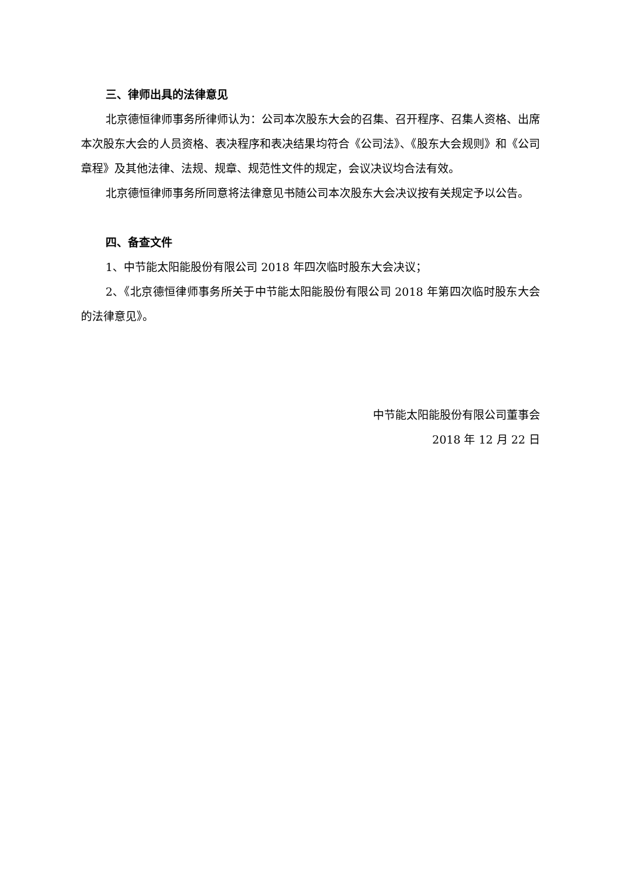三、律师出具的法律意见
北京德恒律师事务所律师认为：公司本次股东大会的召集、召开程序、召集人资格、出席本次股东大会的人员资格、表决程序和表决结果均符合《公司法》、《股东大会规则》和《公司章程》及其他法律、法规、规章、规范性文件的规定，会议决议均合法有效。
北京德恒律师事务所同意将法律意见书随公司本次股东大会决议按有关规定予以公告。
四、备查文件
1、中节能太阳能股份有限公司 2018 年四次临时股东大会决议；
2、《北京德恒律师事务所关于中节能太阳能股份有限公司 2018 年第四次临时股东大会的法律意见》。
中节能太阳能股份有限公司董事会
2018 年 12 月 22 日